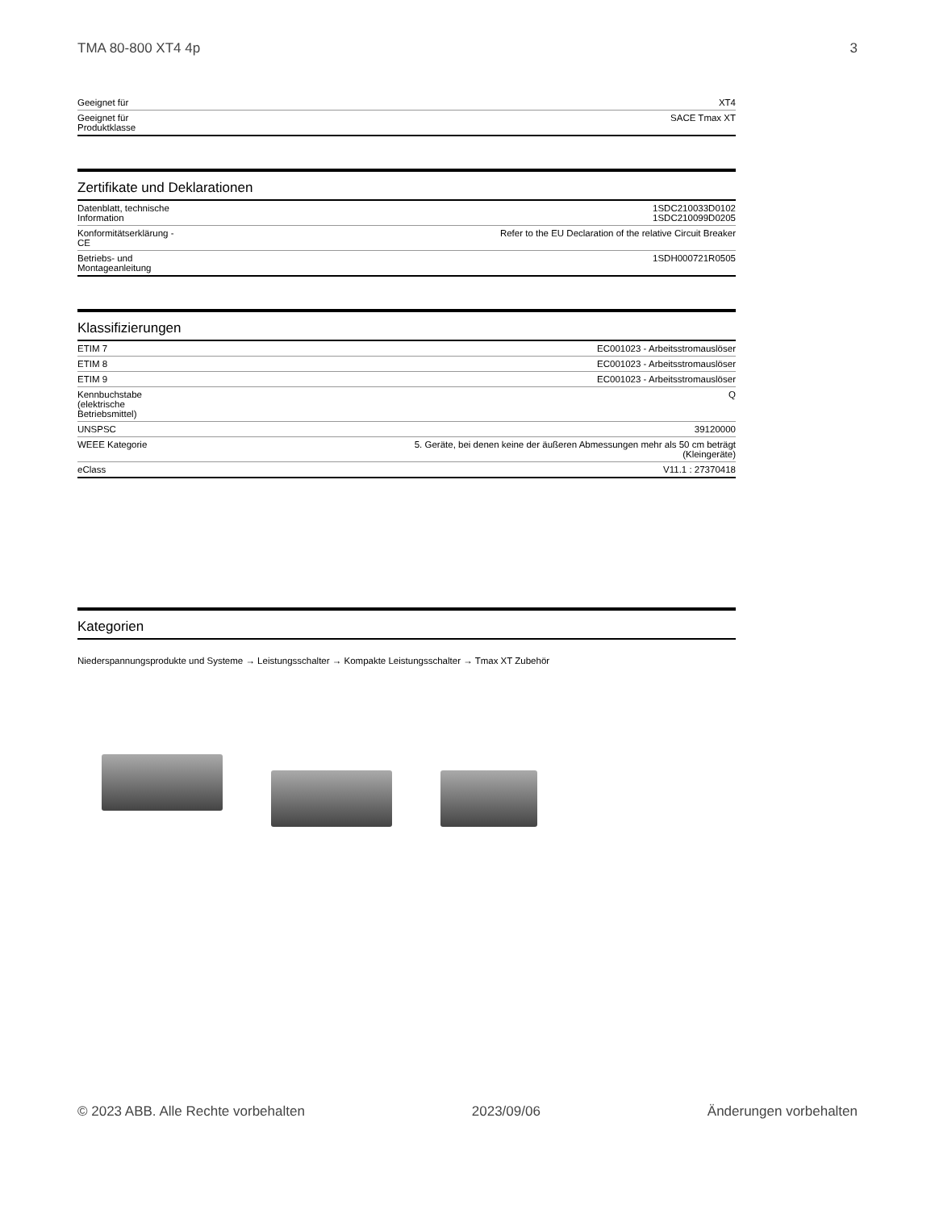TMA 80-800 XT4 4p 3
| Geeignet für | XT4 |
| Geeignet für Produktklasse | SACE Tmax XT |
Zertifikate und Deklarationen
| Datenblatt, technische Information | 1SDC210033D0102 1SDC210099D0205 |
| Konformitätserklärung - CE | Refer to the EU Declaration of the relative Circuit Breaker |
| Betriebs- und Montageanleitung | 1SDH000721R0505 |
Klassifizierungen
| ETIM 7 | EC001023 - Arbeitsstromauslöser |
| ETIM 8 | EC001023 - Arbeitsstromauslöser |
| ETIM 9 | EC001023 - Arbeitsstromauslöser |
| Kennbuchstabe (elektrische Betriebsmittel) | Q |
| UNSPSC | 39120000 |
| WEEE Kategorie | 5. Geräte, bei denen keine der äußeren Abmessungen mehr als 50 cm beträgt (Kleingeräte) |
| eClass | V11.1 : 27370418 |
Kategorien
Niederspannungsprodukte und Systeme → Leistungsschalter → Kompakte Leistungsschalter → Tmax XT Zubehör
© 2023 ABB. Alle Rechte vorbehalten 2023/09/06 Änderungen vorbehalten